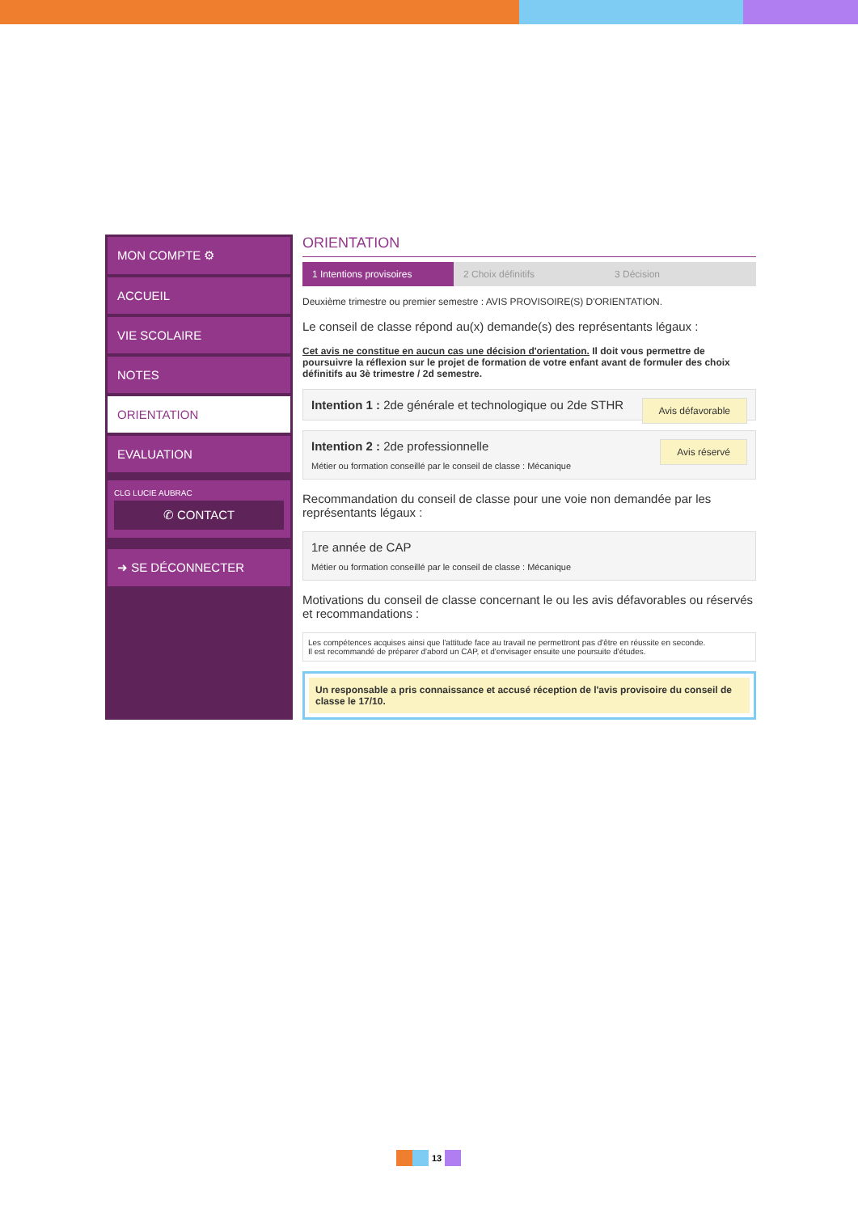MON COMPTE ⚙
ACCUEIL
VIE SCOLAIRE
NOTES
ORIENTATION
EVALUATION
CLG LUCIE AUBRAC
✆ CONTACT
➜ SE DÉCONNECTER
ORIENTATION
1 Intentions provisoires 2 Choix définitifs 3 Décision
Deuxième trimestre ou premier semestre : AVIS PROVISOIRE(S) D'ORIENTATION.
Le conseil de classe répond au(x) demande(s) des représentants légaux :
Cet avis ne constitue en aucun cas une décision d'orientation. Il doit vous permettre de poursuivre la réflexion sur le projet de formation de votre enfant avant de formuler des choix définitifs au 3è trimestre / 2d semestre.
Avis défavorable Intention 1 : 2de générale et technologique ou 2de STHR
Avis réservé Intention 2 : 2de professionnelle
Métier ou formation conseillé par le conseil de classe : Mécanique
Recommandation du conseil de classe pour une voie non demandée par les représentants légaux :
1re année de CAP
Métier ou formation conseillé par le conseil de classe : Mécanique
Motivations du conseil de classe concernant le ou les avis défavorables ou réservés et recommandations :
Les compétences acquises ainsi que l'attitude face au travail ne permettront pas d'être en réussite en seconde.
Il est recommandé de préparer d'abord un CAP, et d'envisager ensuite une poursuite d'études.
Un responsable a pris connaissance et accusé réception de l'avis provisoire du conseil de classe le 17/10.
13